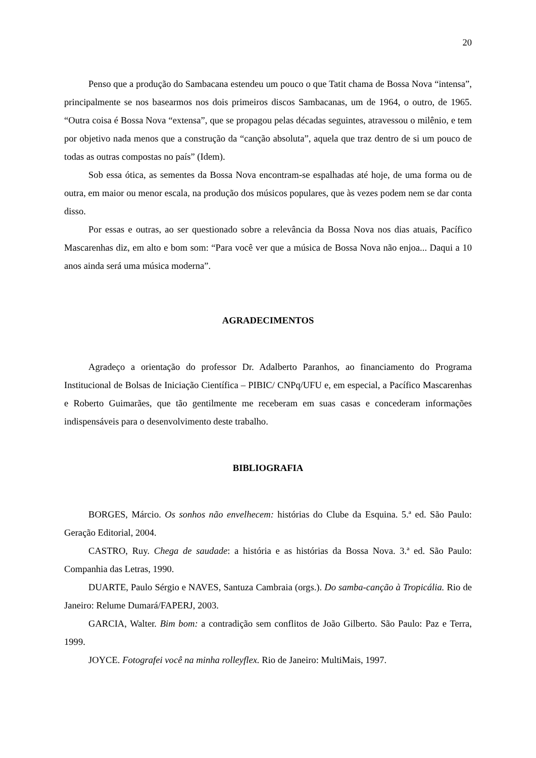20
Penso que a produção do Sambacana estendeu um pouco o que Tatit chama de Bossa Nova “intensa”, principalmente se nos basearmos nos dois primeiros discos Sambacanas, um de 1964, o outro, de 1965. “Outra coisa é Bossa Nova “extensa”, que se propagou pelas décadas seguintes, atravessou o milênio, e tem por objetivo nada menos que a construção da “canção absoluta”, aquela que traz dentro de si um pouco de todas as outras compostas no país” (Idem).
Sob essa ótica, as sementes da Bossa Nova encontram-se espalhadas até hoje, de uma forma ou de outra, em maior ou menor escala, na produção dos músicos populares, que às vezes podem nem se dar conta disso.
Por essas e outras, ao ser questionado sobre a relevância da Bossa Nova nos dias atuais, Pacífico Mascarenhas diz, em alto e bom som: “Para você ver que a música de Bossa Nova não enjoa... Daqui a 10 anos ainda será uma música moderna”.
AGRADECIMENTOS
Agradeço a orientação do professor Dr. Adalberto Paranhos, ao financiamento do Programa Institucional de Bolsas de Iniciação Científica – PIBIC/ CNPq/UFU e, em especial, a Pacífico Mascarenhas e Roberto Guimarães, que tão gentilmente me receberam em suas casas e concederam informações indispensáveis para o desenvolvimento deste trabalho.
BIBLIOGRAFIA
BORGES, Márcio. Os sonhos não envelhecem: histórias do Clube da Esquina. 5.ª ed. São Paulo: Geração Editorial, 2004.
CASTRO, Ruy. Chega de saudade: a história e as histórias da Bossa Nova. 3.ª ed. São Paulo: Companhia das Letras, 1990.
DUARTE, Paulo Sérgio e NAVES, Santuza Cambraia (orgs.). Do samba-canção à Tropicália. Rio de Janeiro: Relume Dumará/FAPERJ, 2003.
GARCIA, Walter. Bim bom: a contradição sem conflitos de João Gilberto. São Paulo: Paz e Terra, 1999.
JOYCE. Fotografei você na minha rolleyflex. Rio de Janeiro: MultiMais, 1997.